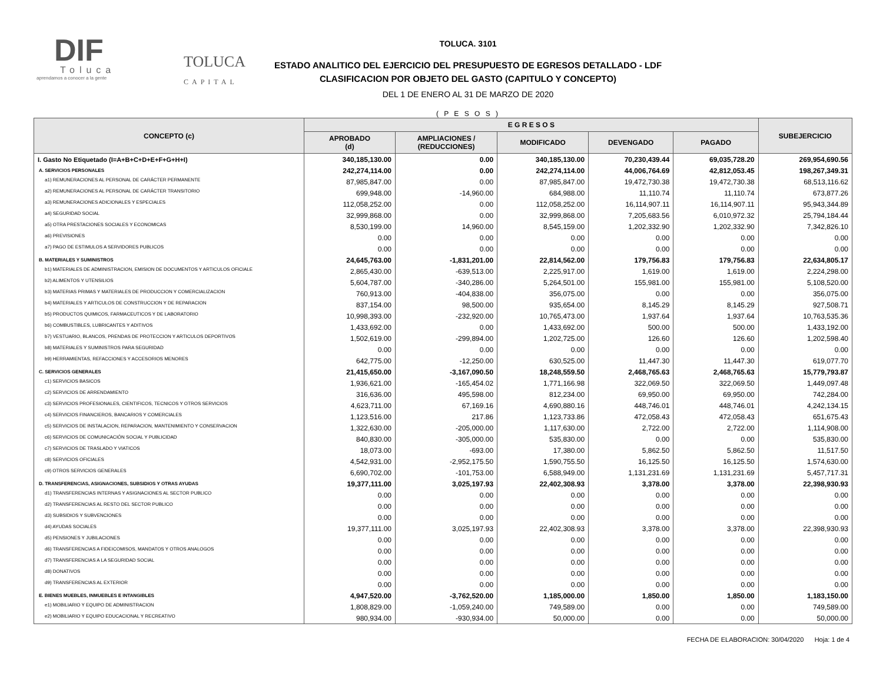DIF
Toluca
aprendamos a conocer a la gente
TOLUCA
CAPITAL
TOLUCA. 3101
ESTADO ANALITICO DEL EJERCICIO DEL PRESUPUESTO DE EGRESOS DETALLADO - LDF
CLASIFICACION POR OBJETO DEL GASTO (CAPITULO Y CONCEPTO)
DEL 1 DE ENERO AL 31 DE MARZO DE 2020
( P E S O S )
| CONCEPTO (c) | E G R E S O S | | | | | SUBEJERCICIO |
| --- | --- | --- | --- | --- | --- | --- |
| | APROBADO (d) | AMPLIACIONES / (REDUCCIONES) | MODIFICADO | DEVENGADO | PAGADO | |
| I. Gasto No Etiquetado (I=A+B+C+D+E+F+G+H+I) | 340,185,130.00 | 0.00 | 340,185,130.00 | 70,230,439.44 | 69,035,728.20 | 269,954,690.56 |
| A. SERVICIOS PERSONALES | 242,274,114.00 | 0.00 | 242,274,114.00 | 44,006,764.69 | 42,812,053.45 | 198,267,349.31 |
| a1) REMUNERACIONES AL PERSONAL DE CARÁCTER PERMANENTE | 87,985,847.00 | 0.00 | 87,985,847.00 | 19,472,730.38 | 19,472,730.38 | 68,513,116.62 |
| a2) REMUNERACIONES AL PERSONAL DE CARÁCTER TRANSITORIO | 699,948.00 | -14,960.00 | 684,988.00 | 11,110.74 | 11,110.74 | 673,877.26 |
| a3) REMUNERACIONES ADICIONALES Y ESPECIALES | 112,058,252.00 | 0.00 | 112,058,252.00 | 16,114,907.11 | 16,114,907.11 | 95,943,344.89 |
| a4) SEGURIDAD SOCIAL | 32,999,868.00 | 0.00 | 32,999,868.00 | 7,205,683.56 | 6,010,972.32 | 25,794,184.44 |
| a5) OTRA PRESTACIONES SOCIALES Y ECONOMICAS | 8,530,199.00 | 14,960.00 | 8,545,159.00 | 1,202,332.90 | 1,202,332.90 | 7,342,826.10 |
| a6) PREVISIONES | 0.00 | 0.00 | 0.00 | 0.00 | 0.00 | 0.00 |
| a7) PAGO DE ESTIMULOS A SERVIDORES PUBLICOS | 0.00 | 0.00 | 0.00 | 0.00 | 0.00 | 0.00 |
| B. MATERIALES Y SUMINISTROS | 24,645,763.00 | -1,831,201.00 | 22,814,562.00 | 179,756.83 | 179,756.83 | 22,634,805.17 |
| b1) MATERIALES DE ADMINISTRACION, EMISION DE DOCUMENTOS Y ARTICULOS OFICIALE | 2,865,430.00 | -639,513.00 | 2,225,917.00 | 1,619.00 | 1,619.00 | 2,224,298.00 |
| b2) ALIMENTOS Y UTENSILIOS | 5,604,787.00 | -340,286.00 | 5,264,501.00 | 155,981.00 | 155,981.00 | 5,108,520.00 |
| b3) MATERIAS PRIMAS Y MATERIALES DE PRODUCCION Y COMERCIALIZACION | 760,913.00 | -404,838.00 | 356,075.00 | 0.00 | 0.00 | 356,075.00 |
| b4) MATERIALES Y ARTICULOS DE CONSTRUCCION Y DE REPARACION | 837,154.00 | 98,500.00 | 935,654.00 | 8,145.29 | 8,145.29 | 927,508.71 |
| b5) PRODUCTOS QUIMICOS, FARMACEUTICOS Y DE LABORATORIO | 10,998,393.00 | -232,920.00 | 10,765,473.00 | 1,937.64 | 1,937.64 | 10,763,535.36 |
| b6) COMBUSTIBLES, LUBRICANTES Y ADITIVOS | 1,433,692.00 | 0.00 | 1,433,692.00 | 500.00 | 500.00 | 1,433,192.00 |
| b7) VESTUARIO, BLANCOS, PRENDAS DE PROTECCION Y ARTICULOS DEPORTIVOS | 1,502,619.00 | -299,894.00 | 1,202,725.00 | 126.60 | 126.60 | 1,202,598.40 |
| b8) MATERIALES Y SUMINISTROS PARA SEGURIDAD | 0.00 | 0.00 | 0.00 | 0.00 | 0.00 | 0.00 |
| b9) HERRAMIENTAS, REFACCIONES Y ACCESORIOS MENORES | 642,775.00 | -12,250.00 | 630,525.00 | 11,447.30 | 11,447.30 | 619,077.70 |
| C. SERVICIOS GENERALES | 21,415,650.00 | -3,167,090.50 | 18,248,559.50 | 2,468,765.63 | 2,468,765.63 | 15,779,793.87 |
| c1) SERVICIOS BASICOS | 1,936,621.00 | -165,454.02 | 1,771,166.98 | 322,069.50 | 322,069.50 | 1,449,097.48 |
| c2) SERVICIOS DE ARRENDAMIENTO | 316,636.00 | 495,598.00 | 812,234.00 | 69,950.00 | 69,950.00 | 742,284.00 |
| c3) SERVICIOS PROFESIONALES, CIENTIFICOS, TECNICOS Y OTROS SERVICIOS | 4,623,711.00 | 67,169.16 | 4,690,880.16 | 448,746.01 | 448,746.01 | 4,242,134.15 |
| c4) SERVICIOS FINANCIEROS, BANCARIOS Y COMERCIALES | 1,123,516.00 | 217.86 | 1,123,733.86 | 472,058.43 | 472,058.43 | 651,675.43 |
| c5) SERVICIOS DE INSTALACION, REPARACION, MANTENIMIENTO Y CONSERVACION | 1,322,630.00 | -205,000.00 | 1,117,630.00 | 2,722.00 | 2,722.00 | 1,114,908.00 |
| c6) SERVICIOS DE COMUNICACIÓN SOCIAL Y PUBLICIDAD | 840,830.00 | -305,000.00 | 535,830.00 | 0.00 | 0.00 | 535,830.00 |
| c7) SERVICIOS DE TRASLADO Y VIATICOS | 18,073.00 | -693.00 | 17,380.00 | 5,862.50 | 5,862.50 | 11,517.50 |
| c8) SERVICIOS OFICIALES | 4,542,931.00 | -2,952,175.50 | 1,590,755.50 | 16,125.50 | 16,125.50 | 1,574,630.00 |
| c9) OTROS SERVICIOS GENERALES | 6,690,702.00 | -101,753.00 | 6,588,949.00 | 1,131,231.69 | 1,131,231.69 | 5,457,717.31 |
| D. TRANSFERENCIAS, ASIGNACIONES, SUBSIDIOS Y OTRAS AYUDAS | 19,377,111.00 | 3,025,197.93 | 22,402,308.93 | 3,378.00 | 3,378.00 | 22,398,930.93 |
| d1) TRANSFERENCIAS INTERNAS Y ASIGNACIONES AL SECTOR PUBLICO | 0.00 | 0.00 | 0.00 | 0.00 | 0.00 | 0.00 |
| d2) TRANSFERENCIAS AL RESTO DEL SECTOR PUBLICO | 0.00 | 0.00 | 0.00 | 0.00 | 0.00 | 0.00 |
| d3) SUBSIDIOS Y SUBVENCIONES | 0.00 | 0.00 | 0.00 | 0.00 | 0.00 | 0.00 |
| d4) AYUDAS SOCIALES | 19,377,111.00 | 3,025,197.93 | 22,402,308.93 | 3,378.00 | 3,378.00 | 22,398,930.93 |
| d5) PENSIONES Y JUBILACIONES | 0.00 | 0.00 | 0.00 | 0.00 | 0.00 | 0.00 |
| d6) TRANSFERENCIAS A FIDEICOMISOS, MANDATOS Y OTROS ANALOGOS | 0.00 | 0.00 | 0.00 | 0.00 | 0.00 | 0.00 |
| d7) TRANSFERENCIAS A LA SEGURIDAD SOCIAL | 0.00 | 0.00 | 0.00 | 0.00 | 0.00 | 0.00 |
| d8) DONATIVOS | 0.00 | 0.00 | 0.00 | 0.00 | 0.00 | 0.00 |
| d9) TRANSFERENCIAS AL EXTERIOR | 0.00 | 0.00 | 0.00 | 0.00 | 0.00 | 0.00 |
| E. BIENES MUEBLES, INMUEBLES E INTANGIBLES | 4,947,520.00 | -3,762,520.00 | 1,185,000.00 | 1,850.00 | 1,850.00 | 1,183,150.00 |
| e1) MOBILIARIO Y EQUIPO DE ADMINISTRACION | 1,808,829.00 | -1,059,240.00 | 749,589.00 | 0.00 | 0.00 | 749,589.00 |
| e2) MOBILIARIO Y EQUIPO EDUCACIONAL Y RECREATIVO | 980,934.00 | -930,934.00 | 50,000.00 | 0.00 | 0.00 | 50,000.00 |
FECHA DE ELABORACION: 30/04/2020 Hoja: 1 de 4